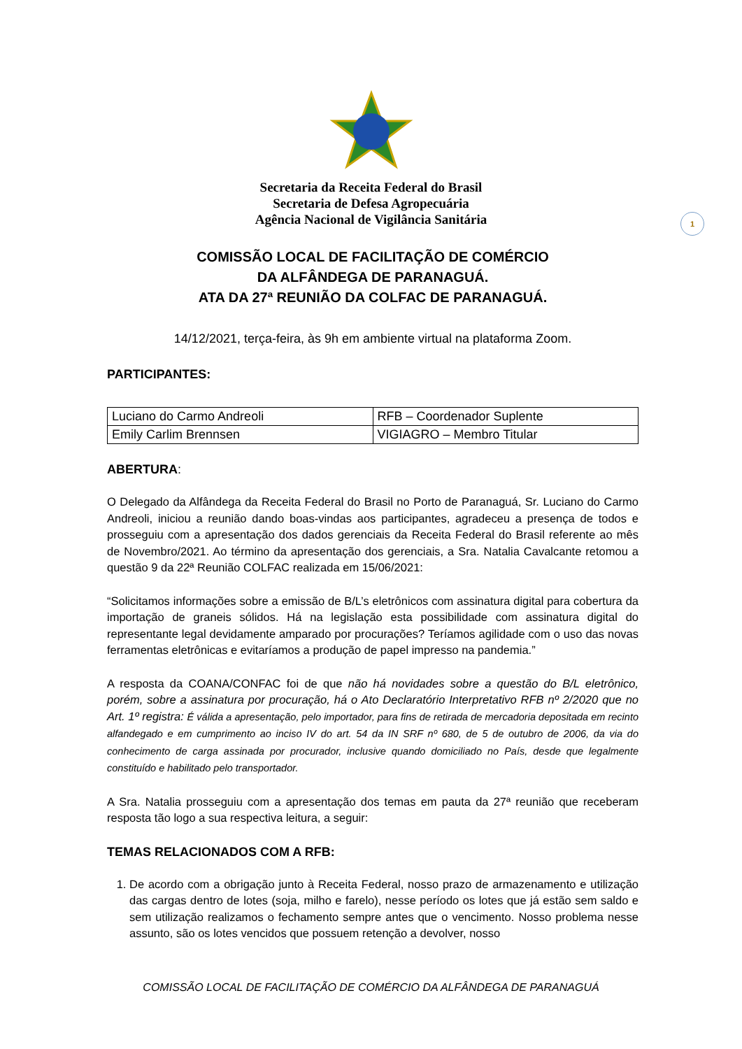Secretaria da Receita Federal do Brasil
Secretaria de Defesa Agropecuária
Agência Nacional de Vigilância Sanitária
1
COMISSÃO LOCAL DE FACILITAÇÃO DE COMÉRCIO
DA ALFÂNDEGA DE PARANAGUÁ.
ATA DA 27ª REUNIÃO DA COLFAC DE PARANAGUÁ.
14/12/2021, terça-feira, às 9h em ambiente virtual na plataforma Zoom.
PARTICIPANTES:
| Luciano do Carmo Andreoli | RFB – Coordenador Suplente |
| Emily Carlim Brennsen | VIGIAGRO – Membro Titular |
ABERTURA:
O Delegado da Alfândega da Receita Federal do Brasil no Porto de Paranaguá, Sr. Luciano do Carmo Andreoli, iniciou a reunião dando boas-vindas aos participantes, agradeceu a presença de todos e prosseguiu com a apresentação dos dados gerenciais da Receita Federal do Brasil referente ao mês de Novembro/2021. Ao término da apresentação dos gerenciais, a Sra. Natalia Cavalcante retomou a questão 9 da 22ª Reunião COLFAC realizada em 15/06/2021:
“Solicitamos informações sobre a emissão de B/L’s eletrônicos com assinatura digital para cobertura da importação de graneis sólidos. Há na legislação esta possibilidade com assinatura digital do representante legal devidamente amparado por procurações? Teríamos agilidade com o uso das novas ferramentas eletrônicas e evitaríamos a produção de papel impresso na pandemia.”
A resposta da COANA/CONFAC foi de que não há novidades sobre a questão do B/L eletrônico, porém, sobre a assinatura por procuração, há o Ato Declaratório Interpretativo RFB nº 2/2020 que no Art. 1º registra: É válida a apresentação, pelo importador, para fins de retirada de mercadoria depositada em recinto alfandegado e em cumprimento ao inciso IV do art. 54 da IN SRF nº 680, de 5 de outubro de 2006, da via do conhecimento de carga assinada por procurador, inclusive quando domiciliado no País, desde que legalmente constituído e habilitado pelo transportador.
A Sra. Natalia prosseguiu com a apresentação dos temas em pauta da 27ª reunião que receberam resposta tão logo a sua respectiva leitura, a seguir:
TEMAS RELACIONADOS COM A RFB:
1. De acordo com a obrigação junto à Receita Federal, nosso prazo de armazenamento e utilização das cargas dentro de lotes (soja, milho e farelo), nesse período os lotes que já estão sem saldo e sem utilização realizamos o fechamento sempre antes que o vencimento. Nosso problema nesse assunto, são os lotes vencidos que possuem retenção a devolver, nosso
COMISSÃO LOCAL DE FACILITAÇÃO DE COMÉRCIO DA ALFÂNDEGA DE PARANAGUÁ